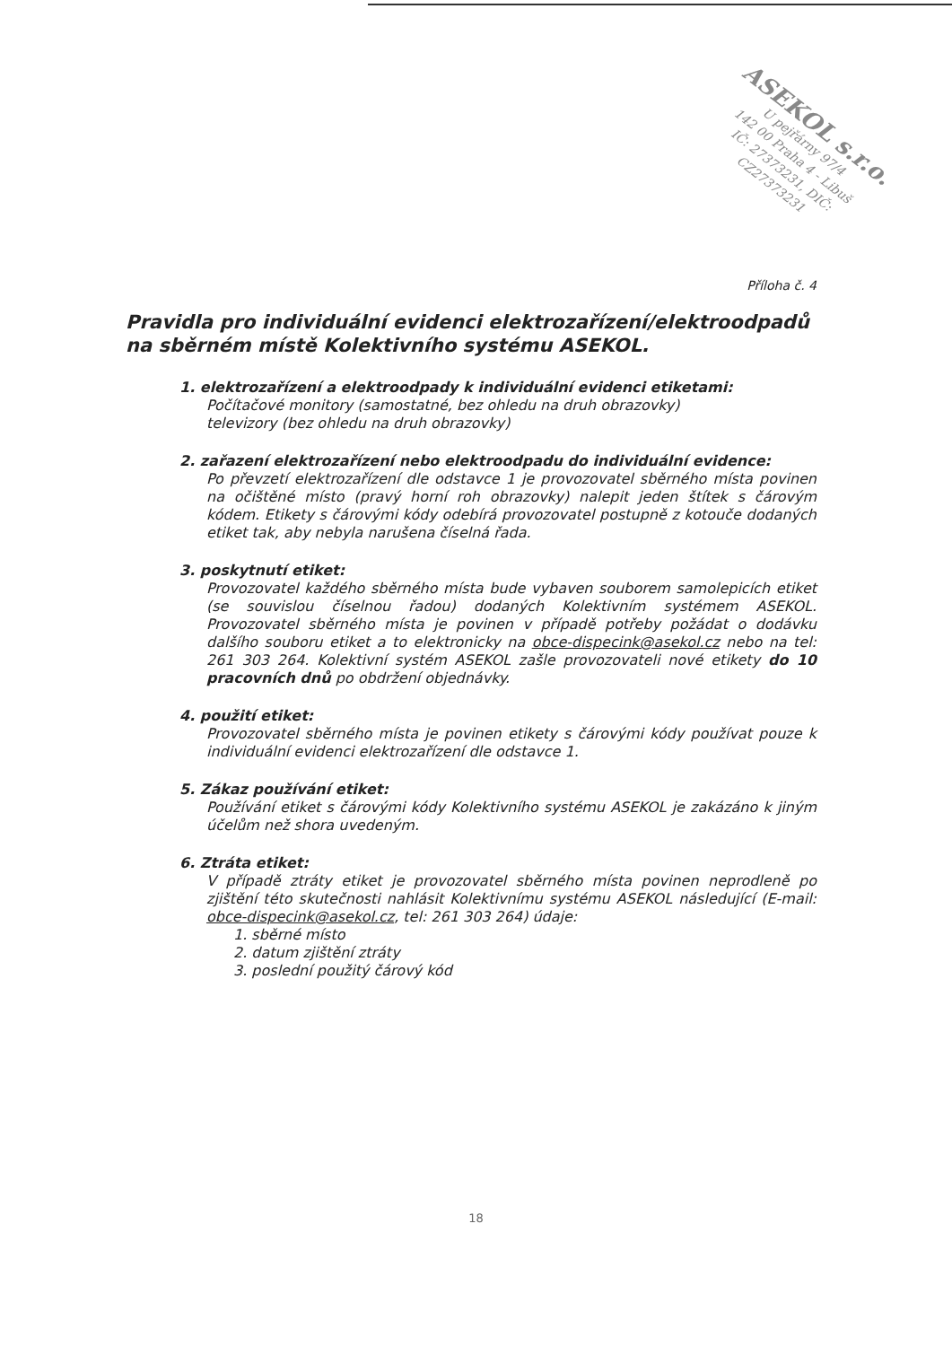ASEKOL s.r.o.
U pejřárny 97/4
142 00 Praha 4 - Libuš
IČ: 27373231, DIČ: CZ27373231
Příloha č. 4
Pravidla pro individuální evidenci elektrozařízení/elektroodpadů na sběrném místě Kolektivního systému ASEKOL.
1. elektrozařízení a elektroodpady k individuální evidenci etiketami:
Počítačové monitory (samostatné, bez ohledu na druh obrazovky)
televizory (bez ohledu na druh obrazovky)
2. zařazení elektrozařízení nebo elektroodpadu do individuální evidence:
Po převzetí elektrozařízení dle odstavce 1 je provozovatel sběrného místa povinen na očištěné místo (pravý horní roh obrazovky) nalepit jeden štítek s čárovým kódem. Etikety s čárovými kódy odebírá provozovatel postupně z kotouče dodaných etiket tak, aby nebyla narušena číselná řada.
3. poskytnutí etiket:
Provozovatel každého sběrného místa bude vybaven souborem samolepicích etiket (se souvislou číselnou řadou) dodaných Kolektivním systémem ASEKOL. Provozovatel sběrného místa je povinen v případě potřeby požádat o dodávku dalšího souboru etiket a to elektronicky na obce-dispecink@asekol.cz nebo na tel: 261 303 264. Kolektivní systém ASEKOL zašle provozovateli nové etikety do 10 pracovních dnů po obdržení objednávky.
4. použití etiket:
Provozovatel sběrného místa je povinen etikety s čárovými kódy používat pouze k individuální evidenci elektrozařízení dle odstavce 1.
5. Zákaz používání etiket:
Používání etiket s čárovými kódy Kolektivního systému ASEKOL je zakázáno k jiným účelům než shora uvedeným.
6. Ztráta etiket:
V případě ztráty etiket je provozovatel sběrného místa povinen neprodleně po zjištění této skutečnosti nahlásit Kolektivnímu systému ASEKOL následující (E-mail: obce-dispecink@asekol.cz, tel: 261 303 264) údaje:
1. sběrné místo
2. datum zjištění ztráty
3. poslední použitý čárový kód
18